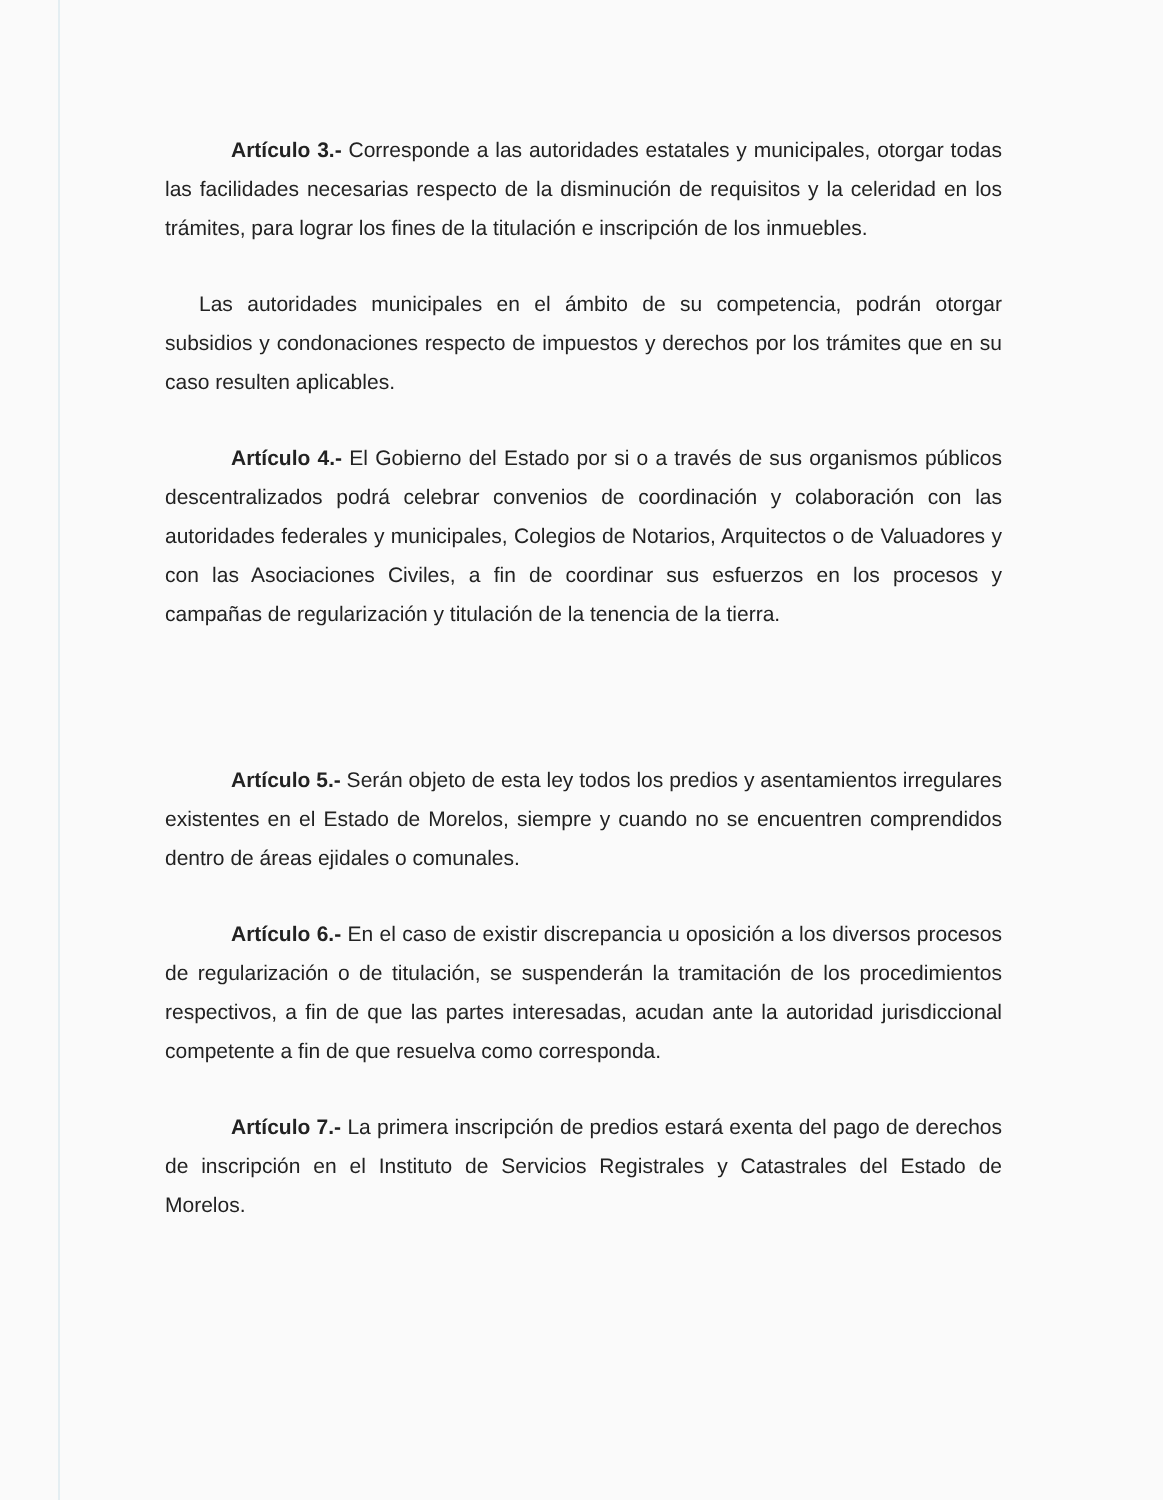Artículo 3.- Corresponde a las autoridades estatales y municipales, otorgar todas las facilidades necesarias respecto de la disminución de requisitos y la celeridad en los trámites, para lograr los fines de la titulación e inscripción de los inmuebles.
Las autoridades municipales en el ámbito de su competencia, podrán otorgar subsidios y condonaciones respecto de impuestos y derechos por los trámites que en su caso resulten aplicables.
Artículo 4.- El Gobierno del Estado por si o a través de sus organismos públicos descentralizados podrá celebrar convenios de coordinación y colaboración con las autoridades federales y municipales, Colegios de Notarios, Arquitectos o de Valuadores y con las Asociaciones Civiles, a fin de coordinar sus esfuerzos en los procesos y campañas de regularización y titulación de la tenencia de la tierra.
Artículo 5.- Serán objeto de esta ley todos los predios y asentamientos irregulares existentes en el Estado de Morelos, siempre y cuando no se encuentren comprendidos dentro de áreas ejidales o comunales.
Artículo 6.- En el caso de existir discrepancia u oposición a los diversos procesos de regularización o de titulación, se suspenderán la tramitación de los procedimientos respectivos, a fin de que las partes interesadas, acudan ante la autoridad jurisdiccional competente a fin de que resuelva como corresponda.
Artículo 7.- La primera inscripción de predios estará exenta del pago de derechos de inscripción en el Instituto de Servicios Registrales y Catastrales del Estado de Morelos.